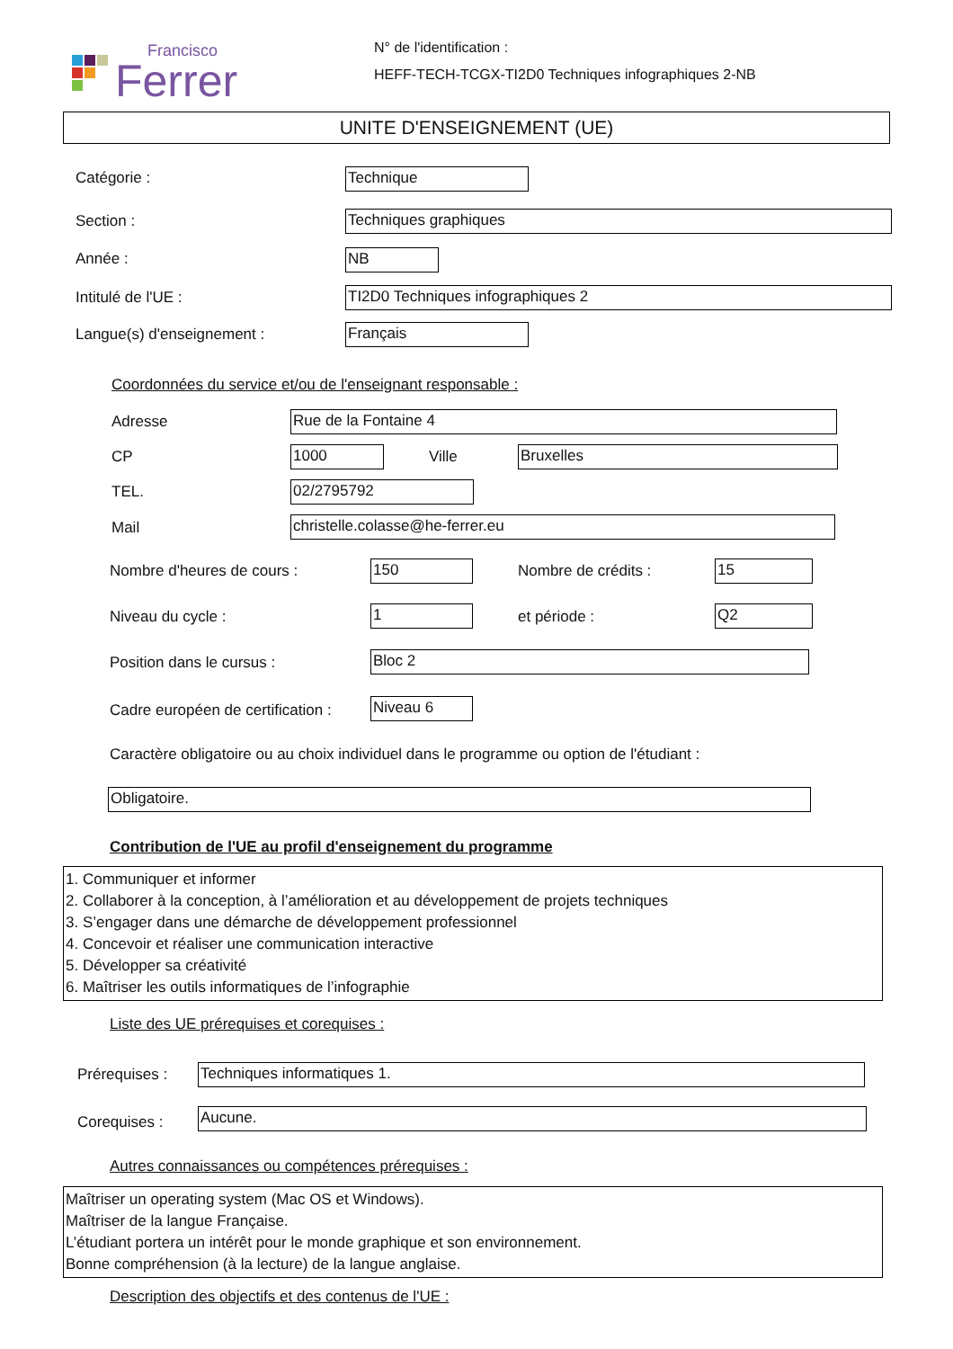Francisco
Ferrer
N° de l'identification :
HEFF-TECH-TCGX-TI2D0 Techniques infographiques 2-NB
UNITE D'ENSEIGNEMENT (UE)
Catégorie : Technique
Section : Techniques graphiques
Année : NB
Intitulé de l'UE : TI2D0 Techniques infographiques 2
Langue(s) d'enseignement : Français
Coordonnées du service et/ou de l'enseignant responsable :
Adresse Rue de la Fontaine 4
CP 1000 Ville Bruxelles
TEL. 02/2795792
Mail christelle.colasse@he-ferrer.eu
Nombre d'heures de cours : 150 Nombre de crédits : 15
Niveau du cycle : 1 et période : Q2
Position dans le cursus : Bloc 2
Cadre européen de certification :
Niveau 6
Caractère obligatoire ou au choix individuel dans le programme ou option de l'étudiant :
Obligatoire.
Contribution de l'UE au profil d'enseignement du programme
1. Communiquer et informer
2. Collaborer à la conception, à l’amélioration et au développement de projets techniques
3. S’engager dans une démarche de développement professionnel
4. Concevoir et réaliser une communication interactive
5. Développer sa créativité
6. Maîtriser les outils informatiques de l’infographie
Liste des UE prérequises et corequises :
Prérequises : Techniques informatiques 1.
Corequises : Aucune.
Autres connaissances ou compétences prérequises :
Maîtriser un operating system (Mac OS et Windows).
Maîtriser de la langue Française.
L’étudiant portera un intérêt pour le monde graphique et son environnement.
Bonne compréhension (à la lecture) de la langue anglaise.
Description des objectifs et des contenus de l'UE :